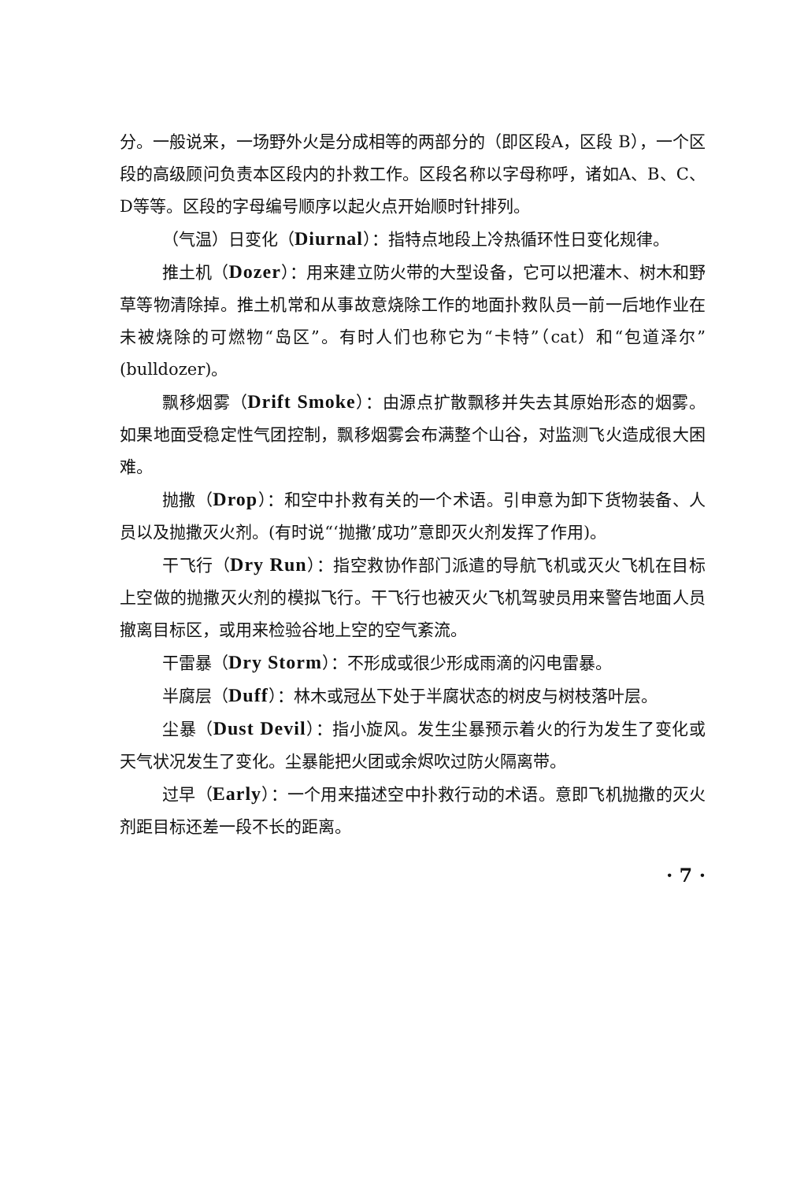分。一般说来，一场野外火是分成相等的两部分的（即区段A，区段 B），一个区段的高级顾问负责本区段内的扑救工作。区段名称以字母称呼，诸如A、B、C、D等等。区段的字母编号顺序以起火点开始顺时针排列。
（气温）日变化（Diurnal）：指特点地段上冷热循环性日变化规律。
推土机（Dozer）：用来建立防火带的大型设备，它可以把灌木、树木和野草等物清除掉。推土机常和从事故意烧除工作的地面扑救队员一前一后地作业在未被烧除的可燃物“岛区”。有时人们也称它为“卡特”（cat）和“包道泽尔”(bulldozer)。
飘移烟雾（Drift Smoke）：由源点扩散飘移并失去其原始形态的烟雾。如果地面受稳定性气团控制，飘移烟雾会布满整个山谷，对监测飞火造成很大困难。
抛撒（Drop）：和空中扑救有关的一个术语。引申意为卸下货物装备、人员以及抛撒灭火剂。(有时说“‘抛撒’成功”意即灭火剂发挥了作用)。
干飞行（Dry Run）：指空救协作部门派遣的导航飞机或灭火飞机在目标上空做的抛撒灭火剂的模拟飞行。干飞行也被灭火飞机驾驶员用来警告地面人员撤离目标区，或用来检验谷地上空的空气紊流。
干雷暴（Dry Storm）：不形成或很少形成雨滴的闪电雷暴。
半腐层（Duff）：林木或冠丛下处于半腐状态的树皮与树枝落叶层。
尘暴（Dust Devil）：指小旋风。发生尘暴预示着火的行为发生了变化或天气状况发生了变化。尘暴能把火团或余烬吹过防火隔离带。
过早（Early）：一个用来描述空中扑救行动的术语。意即飞机抛撒的灭火剂距目标还差一段不长的距离。
· 7 ·